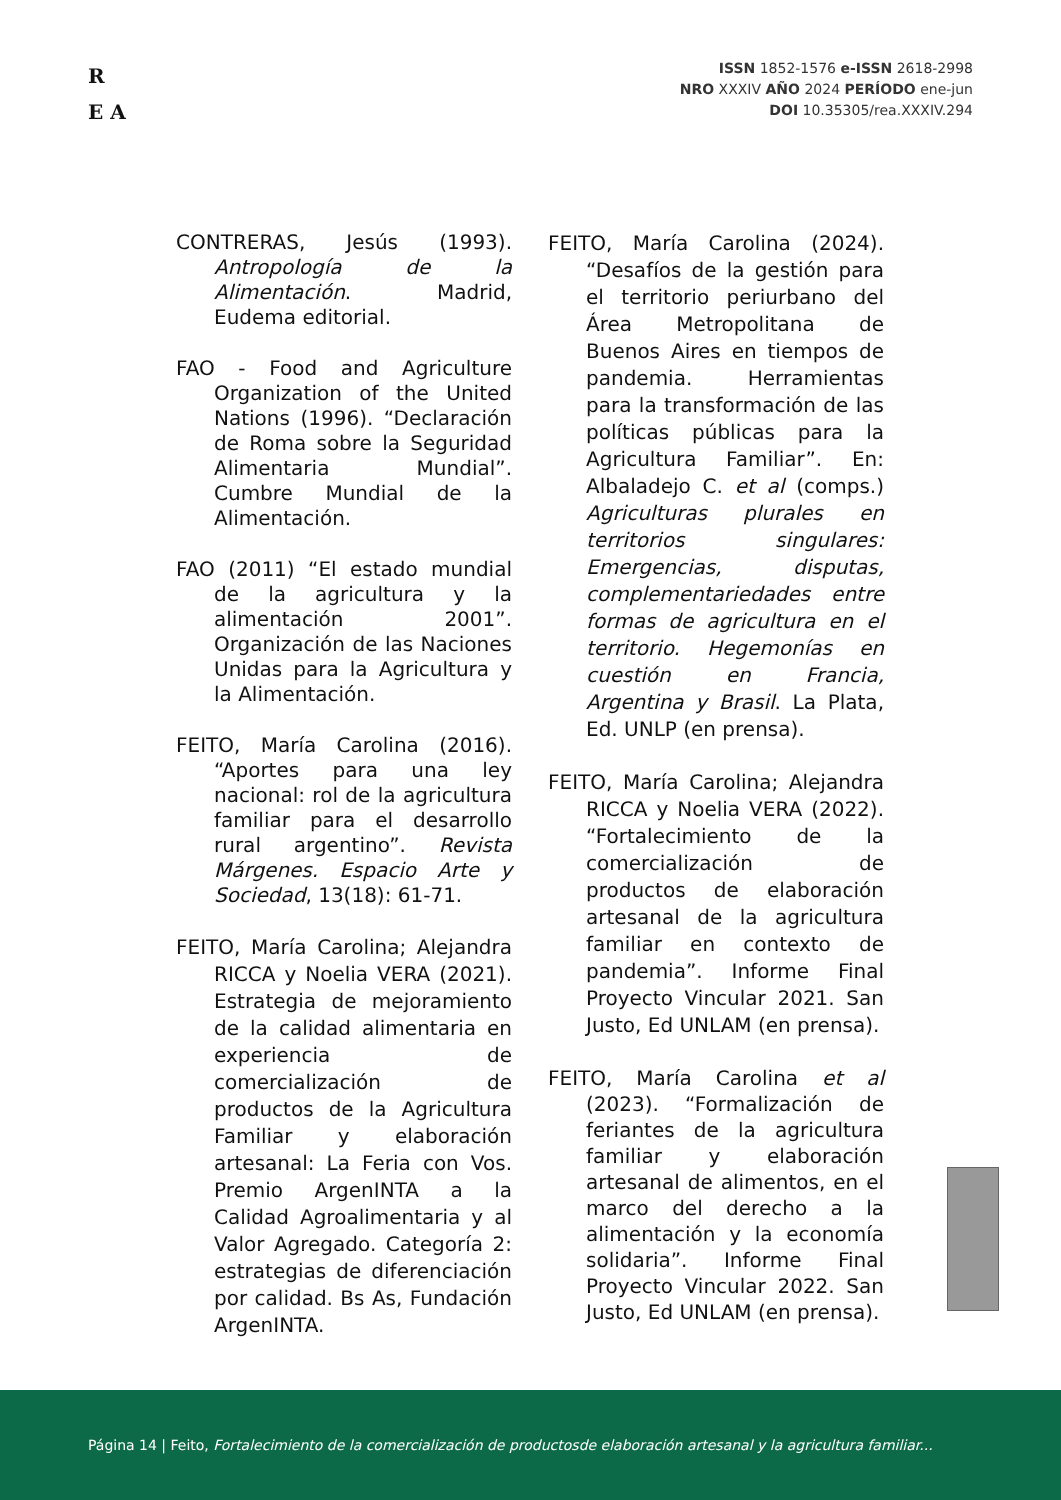R
E A
ISSN 1852-1576 e-ISSN 2618-2998
NRO XXXIV AÑO 2024 PERÍODO ene-jun
DOI 10.35305/rea.XXXIV.294
CONTRERAS, Jesús (1993). Antropología de la Alimentación. Madrid, Eudema editorial.
FAO - Food and Agriculture Organization of the United Nations (1996). “Declaración de Roma sobre la Seguridad Alimentaria Mundial”. Cumbre Mundial de la Alimentación.
FAO (2011) “El estado mundial de la agricultura y la alimentación 2001”. Organización de las Naciones Unidas para la Agricultura y la Alimentación.
FEITO, María Carolina (2016). “Aportes para una ley nacional: rol de la agricultura familiar para el desarrollo rural argentino”. Revista Márgenes. Espacio Arte y Sociedad, 13(18): 61-71.
FEITO, María Carolina; Alejandra RICCA y Noelia VERA (2021). Estrategia de mejoramiento de la calidad alimentaria en experiencia de comercialización de productos de la Agricultura Familiar y elaboración artesanal: La Feria con Vos. Premio ArgenINTA a la Calidad Agroalimentaria y al Valor Agregado. Categoría 2: estrategias de diferenciación por calidad. Bs As, Fundación ArgenINTA.
FEITO, María Carolina (2024). “Desafíos de la gestión para el territorio periurbano del Área Metropolitana de Buenos Aires en tiempos de pandemia. Herramientas para la transformación de las políticas públicas para la Agricultura Familiar”. En: Albaladejo C. et al (comps.) Agriculturas plurales en territorios singulares: Emergencias, disputas, complementariedades entre formas de agricultura en el territorio. Hegemonías en cuestión en Francia, Argentina y Brasil. La Plata, Ed. UNLP (en prensa).
FEITO, María Carolina; Alejandra RICCA y Noelia VERA (2022). “Fortalecimiento de la comercialización de productos de elaboración artesanal de la agricultura familiar en contexto de pandemia”. Informe Final Proyecto Vincular 2021. San Justo, Ed UNLAM (en prensa).
FEITO, María Carolina et al (2023). “Formalización de feriantes de la agricultura familiar y elaboración artesanal de alimentos, en el marco del derecho a la alimentación y la economía solidaria”. Informe Final Proyecto Vincular 2022. San Justo, Ed UNLAM (en prensa).
Página 14 | Feito, Fortalecimiento de la comercialización de productosde elaboración artesanal y la agricultura familiar...